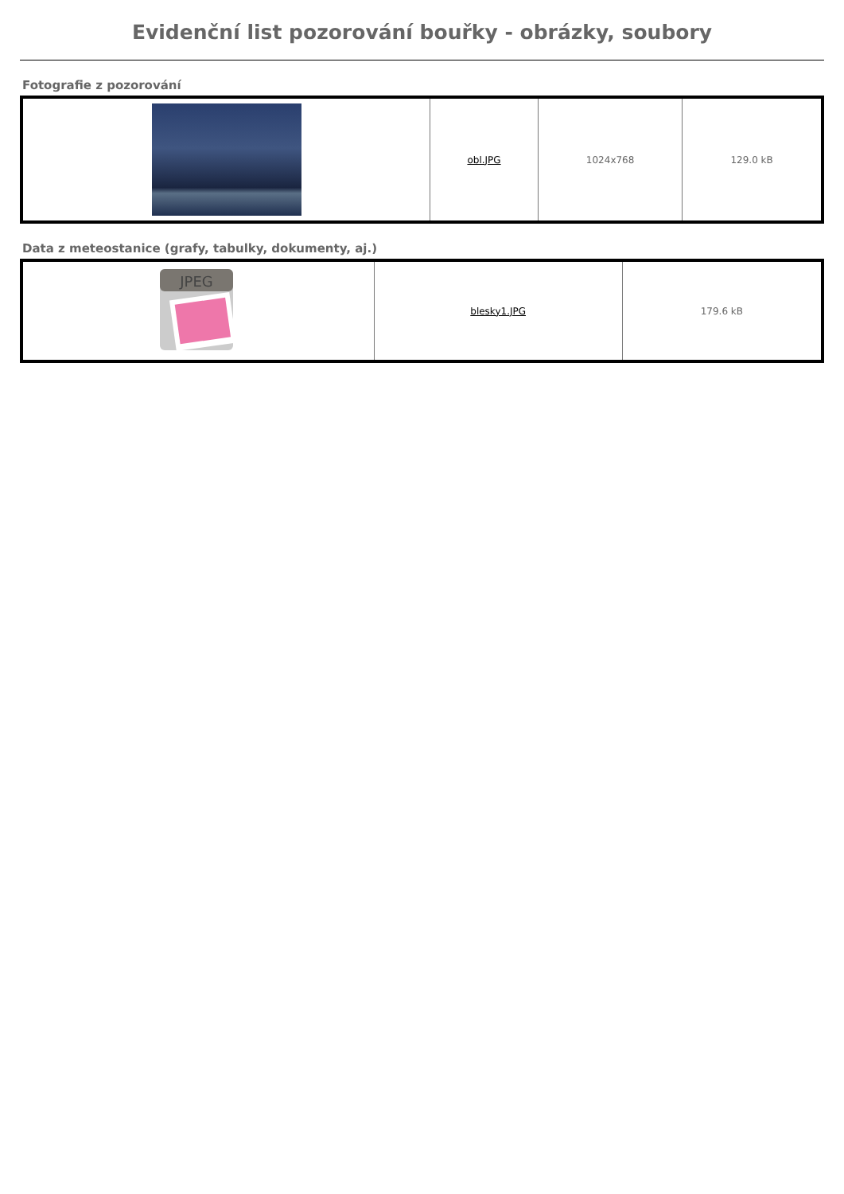Evidenční list pozorování bouřky - obrázky, soubory
Fotografie z pozorování
| | obl.JPG | 1024x768 | 129.0 kB |
Data z meteostanice (grafy, tabulky, dokumenty, aj.)
| JPEG | blesky1.JPG | 179.6 kB |